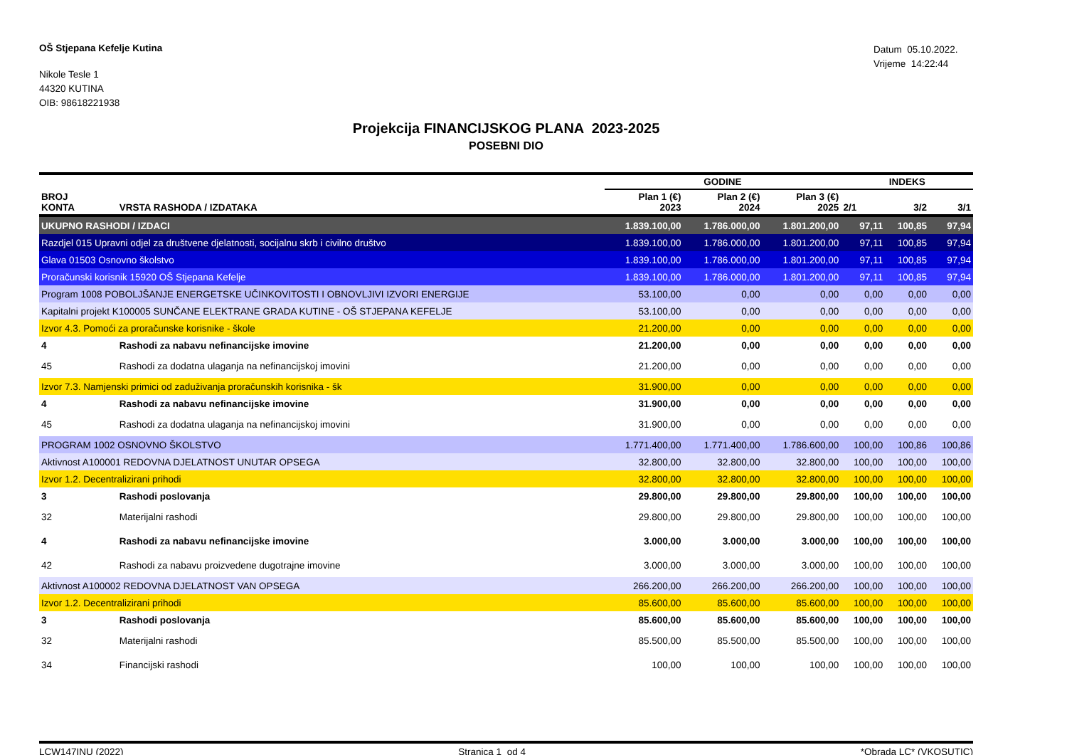OŠ Stjepana Kefelje Kutina
Nikole Tesle 1
44320 KUTINA
OIB: 98618221938
Datum 05.10.2022.
Vrijeme 14:22:44
Projekcija FINANCIJSKOG PLANA 2023-2025
POSEBNI DIO
| | | GODINE | | | INDEKS | | |
| --- | --- | --- | --- | --- | --- | --- | --- |
| BROJ KONTA | VRSTA RASHODA / IZDATAKA | Plan 1 (€) 2023 | Plan 2 (€) 2024 | Plan 3 (€) 2025 | 2/1 | 3/2 | 3/1 |
| UKUPNO RASHODI / IZDACI | | 1.839.100,00 | 1.786.000,00 | 1.801.200,00 | 97,11 | 100,85 | 97,94 |
| Razdjel 015 Upravni odjel za društvene djelatnosti, socijalnu skrb i civilno društvo | | 1.839.100,00 | 1.786.000,00 | 1.801.200,00 | 97,11 | 100,85 | 97,94 |
| Glava 01503 Osnovno školstvo | | 1.839.100,00 | 1.786.000,00 | 1.801.200,00 | 97,11 | 100,85 | 97,94 |
| Proračunski korisnik 15920 OŠ Stjepana Kefelje | | 1.839.100,00 | 1.786.000,00 | 1.801.200,00 | 97,11 | 100,85 | 97,94 |
| Program 1008 POBOLJŠANJE ENERGETSKE UČINKOVITOSTI I OBNOVLJIVI IZVORI ENERGIJE | | 53.100,00 | 0,00 | 0,00 | 0,00 | 0,00 | 0,00 |
| Kapitalni projekt K100005 SUNČANE ELEKTRANE GRADA KUTINE - OŠ STJEPANA KEFELJE | | 53.100,00 | 0,00 | 0,00 | 0,00 | 0,00 | 0,00 |
| Izvor 4.3. Pomoći za proračunske korisnike - škole | | 21.200,00 | 0,00 | 0,00 | 0,00 | 0,00 | 0,00 |
| 4 | Rashodi za nabavu nefinancijske imovine | 21.200,00 | 0,00 | 0,00 | 0,00 | 0,00 | 0,00 |
| 45 | Rashodi za dodatna ulaganja na nefinancijskoj imovini | 21.200,00 | 0,00 | 0,00 | 0,00 | 0,00 | 0,00 |
| Izvor 7.3. Namjenski primici od zaduživanja proračunskih korisnika - šk | | 31.900,00 | 0,00 | 0,00 | 0,00 | 0,00 | 0,00 |
| 4 | Rashodi za nabavu nefinancijske imovine | 31.900,00 | 0,00 | 0,00 | 0,00 | 0,00 | 0,00 |
| 45 | Rashodi za dodatna ulaganja na nefinancijskoj imovini | 31.900,00 | 0,00 | 0,00 | 0,00 | 0,00 | 0,00 |
| PROGRAM 1002 OSNOVNO ŠKOLSTVO | | 1.771.400,00 | 1.771.400,00 | 1.786.600,00 | 100,00 | 100,86 | 100,86 |
| Aktivnost A100001 REDOVNA DJELATNOST UNUTAR OPSEGA | | 32.800,00 | 32.800,00 | 32.800,00 | 100,00 | 100,00 | 100,00 |
| Izvor 1.2. Decentralizirani prihodi | | 32.800,00 | 32.800,00 | 32.800,00 | 100,00 | 100,00 | 100,00 |
| 3 | Rashodi poslovanja | 29.800,00 | 29.800,00 | 29.800,00 | 100,00 | 100,00 | 100,00 |
| 32 | Materijalni rashodi | 29.800,00 | 29.800,00 | 29.800,00 | 100,00 | 100,00 | 100,00 |
| 4 | Rashodi za nabavu nefinancijske imovine | 3.000,00 | 3.000,00 | 3.000,00 | 100,00 | 100,00 | 100,00 |
| 42 | Rashodi za nabavu proizvedene dugotrajne imovine | 3.000,00 | 3.000,00 | 3.000,00 | 100,00 | 100,00 | 100,00 |
| Aktivnost A100002 REDOVNA DJELATNOST VAN OPSEGA | | 266.200,00 | 266.200,00 | 266.200,00 | 100,00 | 100,00 | 100,00 |
| Izvor 1.2. Decentralizirani prihodi | | 85.600,00 | 85.600,00 | 85.600,00 | 100,00 | 100,00 | 100,00 |
| 3 | Rashodi poslovanja | 85.600,00 | 85.600,00 | 85.600,00 | 100,00 | 100,00 | 100,00 |
| 32 | Materijalni rashodi | 85.500,00 | 85.500,00 | 85.500,00 | 100,00 | 100,00 | 100,00 |
| 34 | Financijski rashodi | 100,00 | 100,00 | 100,00 | 100,00 | 100,00 | 100,00 |
LCW147INU (2022) Stranica 1 od 4 *Obrada LC* (VKOSUTIC)